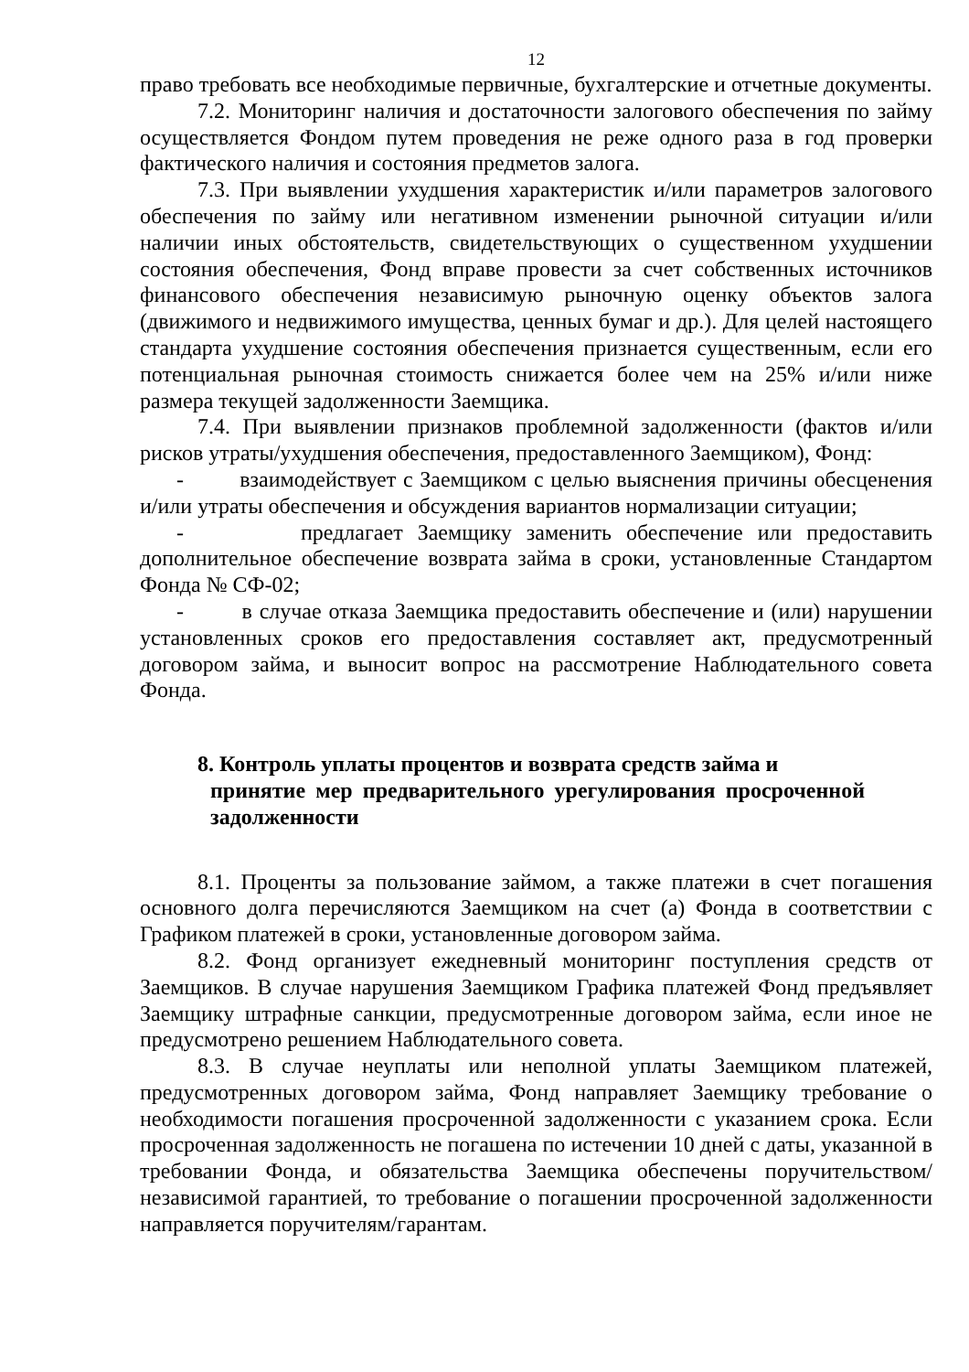12
право требовать все необходимые первичные, бухгалтерские и отчетные документы.
7.2. Мониторинг наличия и достаточности залогового обеспечения по займу осуществляется Фондом путем проведения не реже одного раза в год проверки фактического наличия и состояния предметов залога.
7.3. При выявлении ухудшения характеристик и/или параметров залогового обеспечения по займу или негативном изменении рыночной ситуации и/или наличии иных обстоятельств, свидетельствующих о существенном ухудшении состояния обеспечения, Фонд вправе провести за счет собственных источников финансового обеспечения независимую рыночную оценку объектов залога (движимого и недвижимого имущества, ценных бумаг и др.). Для целей настоящего стандарта ухудшение состояния обеспечения признается существенным, если его потенциальная рыночная стоимость снижается более чем на 25% и/или ниже размера текущей задолженности Заемщика.
7.4. При выявлении признаков проблемной задолженности (фактов и/или рисков утраты/ухудшения обеспечения, предоставленного Заемщиком), Фонд:
- взаимодействует с Заемщиком с целью выяснения причины обесценения и/или утраты обеспечения и обсуждения вариантов нормализации ситуации;
- предлагает Заемщику заменить обеспечение или предоставить дополнительное обеспечение возврата займа в сроки, установленные Стандартом Фонда № СФ-02;
- в случае отказа Заемщика предоставить обеспечение и (или) нарушении установленных сроков его предоставления составляет акт, предусмотренный договором займа, и выносит вопрос на рассмотрение Наблюдательного совета Фонда.
8. Контроль уплаты процентов и возврата средств займа и
принятие мер предварительного урегулирования просроченной задолженности
8.1. Проценты за пользование займом, а также платежи в счет погашения основного долга перечисляются Заемщиком на счет (а) Фонда в соответствии с Графиком платежей в сроки, установленные договором займа.
8.2. Фонд организует ежедневный мониторинг поступления средств от Заемщиков. В случае нарушения Заемщиком Графика платежей Фонд предъявляет Заемщику штрафные санкции, предусмотренные договором займа, если иное не предусмотрено решением Наблюдательного совета.
8.3. В случае неуплаты или неполной уплаты Заемщиком платежей, предусмотренных договором займа, Фонд направляет Заемщику требование о необходимости погашения просроченной задолженности с указанием срока. Если просроченная задолженность не погашена по истечении 10 дней с даты, указанной в требовании Фонда, и обязательства Заемщика обеспечены поручительством/независимой гарантией, то требование о погашении просроченной задолженности направляется поручителям/гарантам.